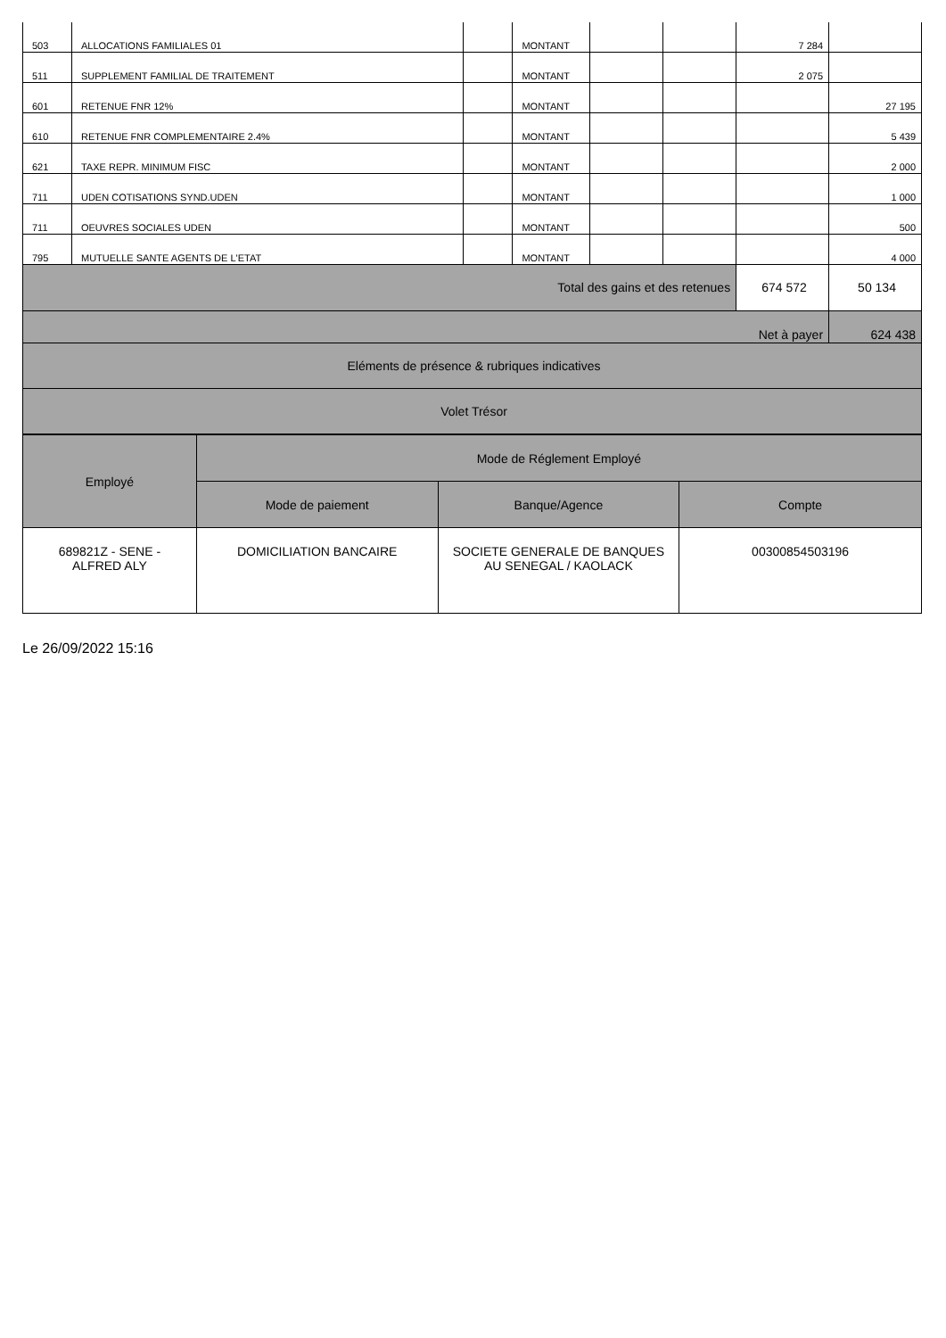| 503 | ALLOCATIONS FAMILIALES 01 | | MONTANT | | | 7 284 | |
| 511 | SUPPLEMENT FAMILIAL DE TRAITEMENT | | MONTANT | | | 2 075 | |
| 601 | RETENUE FNR 12% | | MONTANT | | | | 27 195 |
| 610 | RETENUE FNR COMPLEMENTAIRE 2.4% | | MONTANT | | | | 5 439 |
| 621 | TAXE REPR. MINIMUM FISC | | MONTANT | | | | 2 000 |
| 711 | UDEN COTISATIONS SYND.UDEN | | MONTANT | | | | 1 000 |
| 711 | OEUVRES SOCIALES UDEN | | MONTANT | | | | 500 |
| 795 | MUTUELLE SANTE AGENTS DE L'ETAT | | MONTANT | | | | 4 000 |
| Total des gains et des retenues | | | | | | 674 572 | 50 134 |
| Net à payer | | | | | | | 624 438 |
| Eléments de présence & rubriques indicatives | | | | | | | |
| Volet Trésor | | | | | | | |
| Employé | Mode de Réglement Employé | | |
| --- | --- | --- | --- |
| | Mode de paiement | Banque/Agence | Compte |
| 689821Z - SENE - ALFRED ALY | DOMICILIATION BANCAIRE | SOCIETE GENERALE DE BANQUES AU SENEGAL / KAOLACK | 00300854503196 |
Le 26/09/2022 15:16